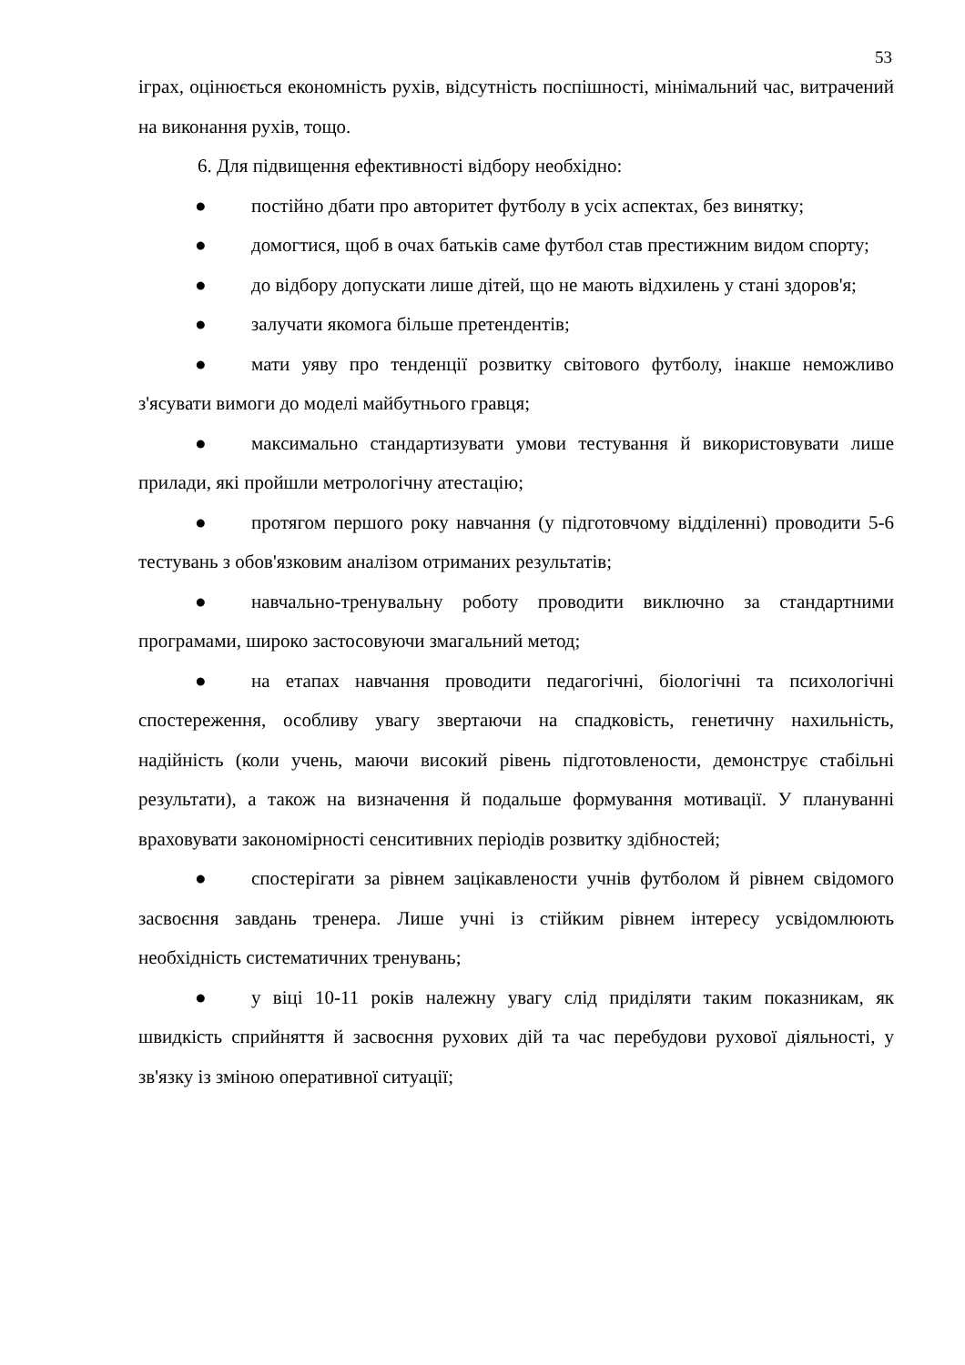53
іграх, оцінюється економність рухів, відсутність поспішності, мінімальний час, витрачений на виконання рухів, тощо.
6. Для підвищення ефективності відбору необхідно:
● постійно дбати про авторитет футболу в усіх аспектах, без винятку;
● домогтися, щоб в очах батьків саме футбол став престижним видом спорту;
● до відбору допускати лише дітей, що не мають відхилень у стані здоров'я;
● залучати якомога більше претендентів;
● мати уяву про тенденції розвитку світового футболу, інакше неможливо з'ясувати вимоги до моделі майбутнього гравця;
● максимально стандартизувати умови тестування й використовувати лише прилади, які пройшли метрологічну атестацію;
● протягом першого року навчання (у підготовчому відділенні) проводити 5-6 тестувань з обов'язковим аналізом отриманих результатів;
● навчально-тренувальну роботу проводити виключно за стандартними програмами, широко застосовуючи змагальний метод;
● на етапах навчання проводити педагогічні, біологічні та психологічні спостереження, особливу увагу звертаючи на спадковість, генетичну нахильність, надійність (коли учень, маючи високий рівень підготовлености, демонструє стабільні результати), а також на визначення й подальше формування мотивації. У плануванні враховувати закономірності сенситивних періодів розвитку здібностей;
● спостерігати за рівнем зацікавлености учнів футболом й рівнем свідомого засвоєння завдань тренера. Лише учні із стійким рівнем інтересу усвідомлюють необхідність систематичних тренувань;
● у віці 10-11 років належну увагу слід приділяти таким показникам, як швидкість сприйняття й засвоєння рухових дій та час перебудови рухової діяльності, у зв'язку із зміною оперативної ситуації;